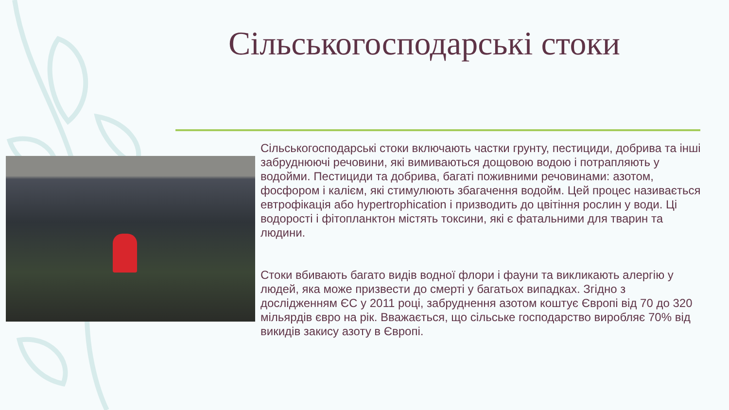Сільськогосподарські стоки
Сільськогосподарські стоки включають частки грунту, пестициди, добрива та інші забруднюючі речовини, які вимиваються дощовою водою і потрапляють у водойми. Пестициди та добрива, багаті поживними речовинами: азотом, фосфором і калієм, які стимулюють збагачення водойм. Цей процес називається евтрофікація або hypertrophication і призводить до цвітіння рослин у води. Ці водорості і фітопланктон містять токсини, які є фатальними для тварин та людини.
Стоки вбивають багато видів водної флори і фауни та викликають алергію у людей, яка може призвести до смерті у багатьох випадках. Згідно з дослідженням ЄС у 2011 році, забруднення азотом коштує Європі від 70 до 320 мільярдів євро на рік. Вважається, що сільське господарство виробляє 70% від викидів закису азоту в Європі.